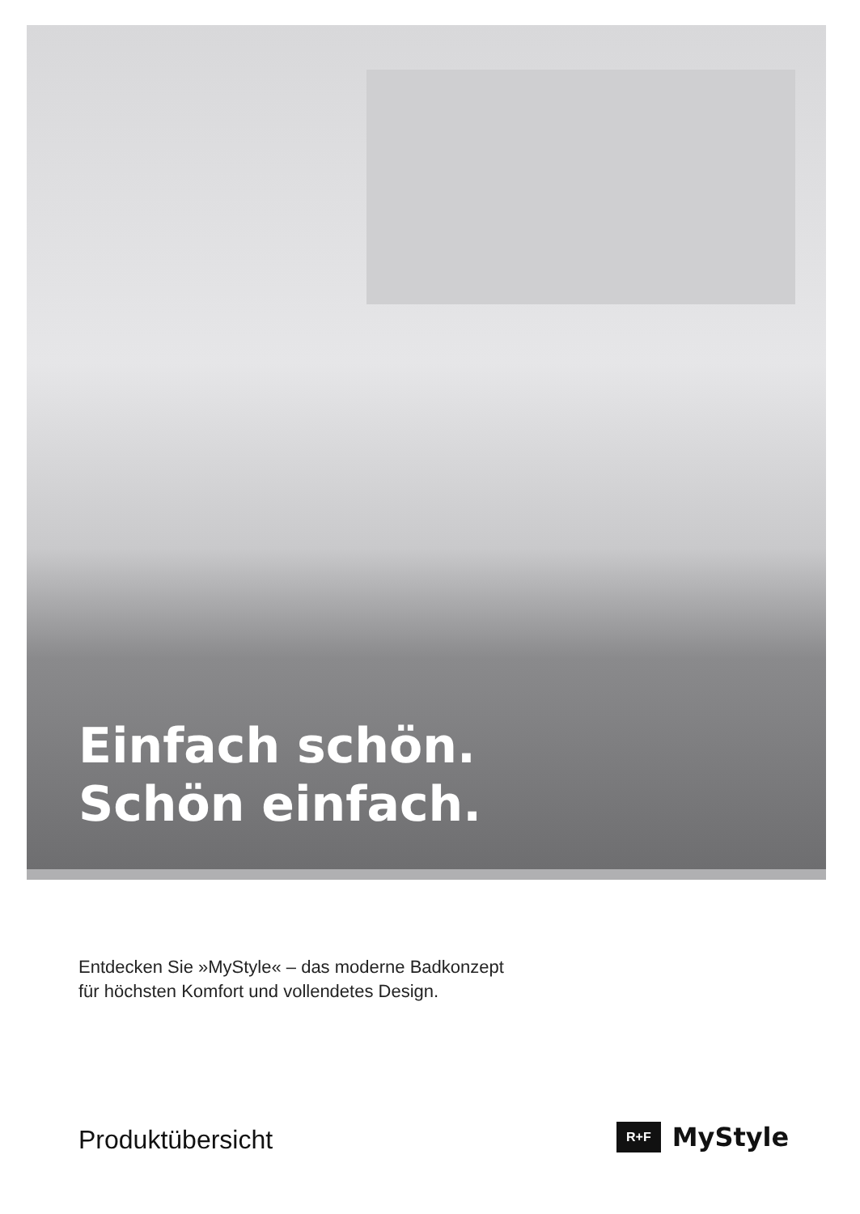Einfach schön.
Schön einfach.
Entdecken Sie »MyStyle« – das moderne Badkonzept
für höchsten Komfort und vollendetes Design.
Produktübersicht R+F MyStyle